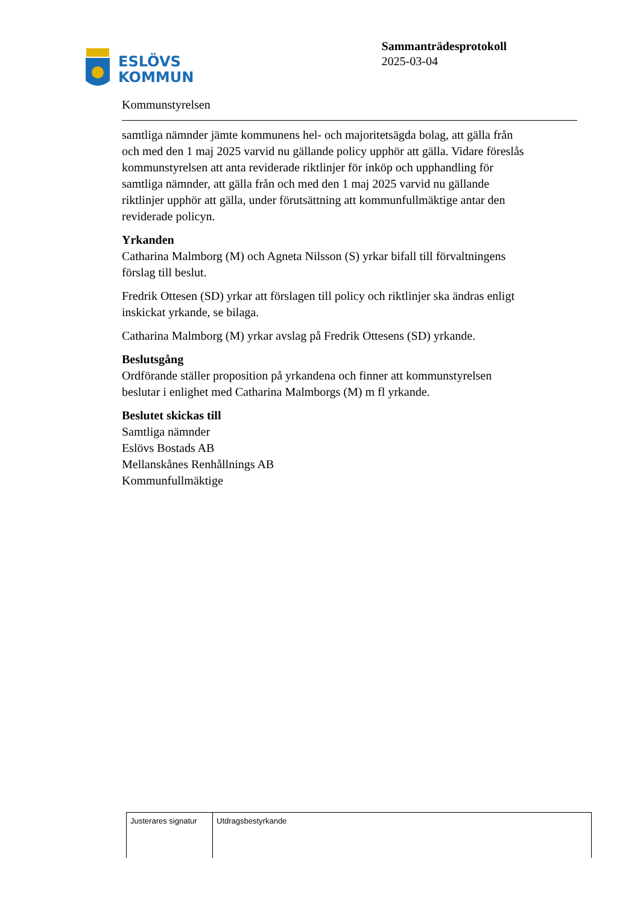ESLÖVS
KOMMUN
Sammanträdesprotokoll
2025-03-04
Kommunstyrelsen
samtliga nämnder jämte kommunens hel- och majoritetsägda bolag, att gälla från och med den 1 maj 2025 varvid nu gällande policy upphör att gälla. Vidare föreslås kommunstyrelsen att anta reviderade riktlinjer för inköp och upphandling för samtliga nämnder, att gälla från och med den 1 maj 2025 varvid nu gällande riktlinjer upphör att gälla, under förutsättning att kommunfullmäktige antar den reviderade policyn.
Yrkanden
Catharina Malmborg (M) och Agneta Nilsson (S) yrkar bifall till förvaltningens förslag till beslut.
Fredrik Ottesen (SD) yrkar att förslagen till policy och riktlinjer ska ändras enligt inskickat yrkande, se bilaga.
Catharina Malmborg (M) yrkar avslag på Fredrik Ottesens (SD) yrkande.
Beslutsgång
Ordförande ställer proposition på yrkandena och finner att kommunstyrelsen beslutar i enlighet med Catharina Malmborgs (M) m fl yrkande.
Beslutet skickas till
Samtliga nämnder
Eslövs Bostads AB
Mellanskånes Renhållnings AB
Kommunfullmäktige
| Justerares signatur | Utdragsbestyrkande |